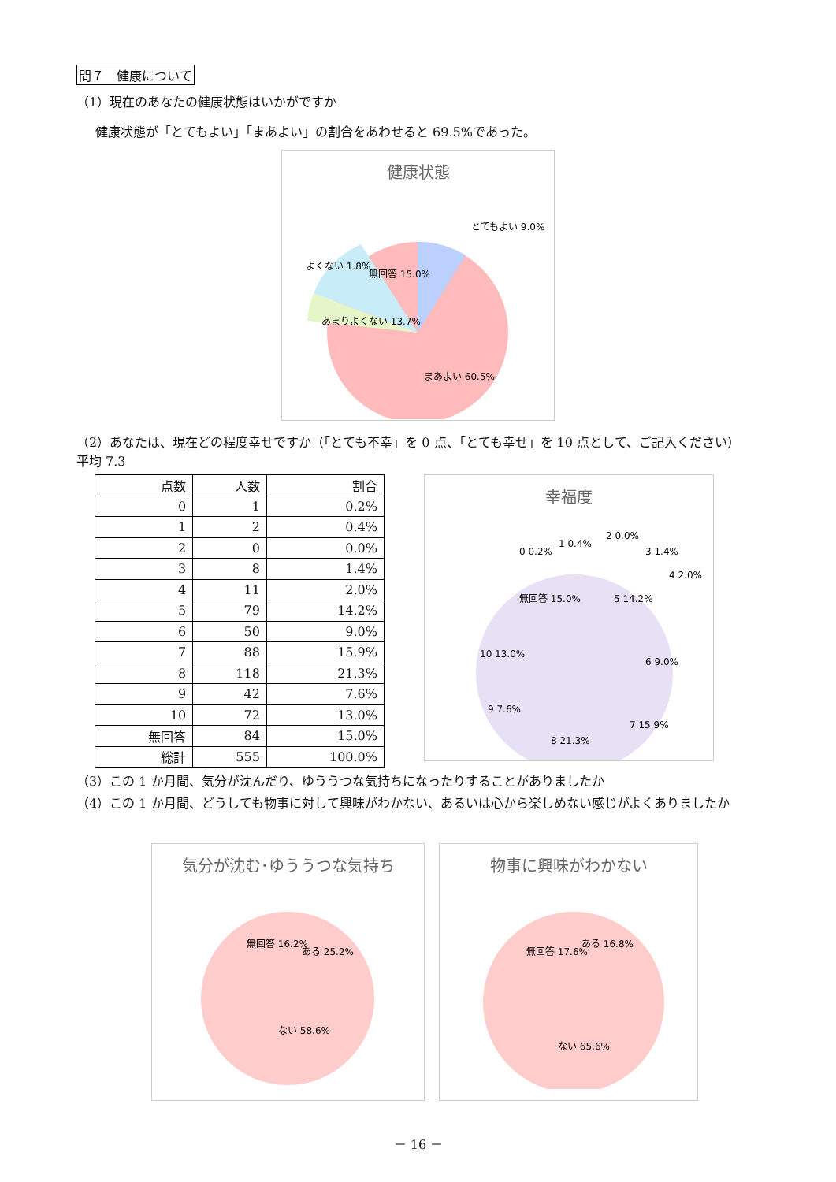問７　健康について
（1）現在のあなたの健康状態はいかがですか
健康状態が「とてもよい」「まあよい」の割合をあわせると 69.5%であった。
健康状態
とてもよい 9.0%
よくない 1.8%
無回答 15.0%
あまりよくない 13.7%
まあよい 60.5%
（2）あなたは、現在どの程度幸せですか（「とても不幸」を 0 点、「とても幸せ」を 10 点として、ご記入ください）　 平均 7.3
| 点数 | 人数 | 割合 |
| --- | --- | --- |
| 0 | 1 | 0.2% |
| 1 | 2 | 0.4% |
| 2 | 0 | 0.0% |
| 3 | 8 | 1.4% |
| 4 | 11 | 2.0% |
| 5 | 79 | 14.2% |
| 6 | 50 | 9.0% |
| 7 | 88 | 15.9% |
| 8 | 118 | 21.3% |
| 9 | 42 | 7.6% |
| 10 | 72 | 13.0% |
| 無回答 | 84 | 15.0% |
| 総計 | 555 | 100.0% |
幸福度
0 0.2%
1 0.4%
2 0.0%
3 1.4%
4 2.0%
無回答 15.0%
5 14.2%
6 9.0%
7 15.9%
8 21.3%
9 7.6%
10 13.0%
（3）この 1 か月間、気分が沈んだり、ゆううつな気持ちになったりすることがありましたか
（4）この 1 か月間、どうしても物事に対して興味がわかない、あるいは心から楽しめない感じがよくありましたか
気分が沈む･ゆううつな気持ち
無回答 16.2%
ある 25.2%
ない 58.6%
物事に興味がわかない
無回答 17.6%
ある 16.8%
ない 65.6%
－ 16 －